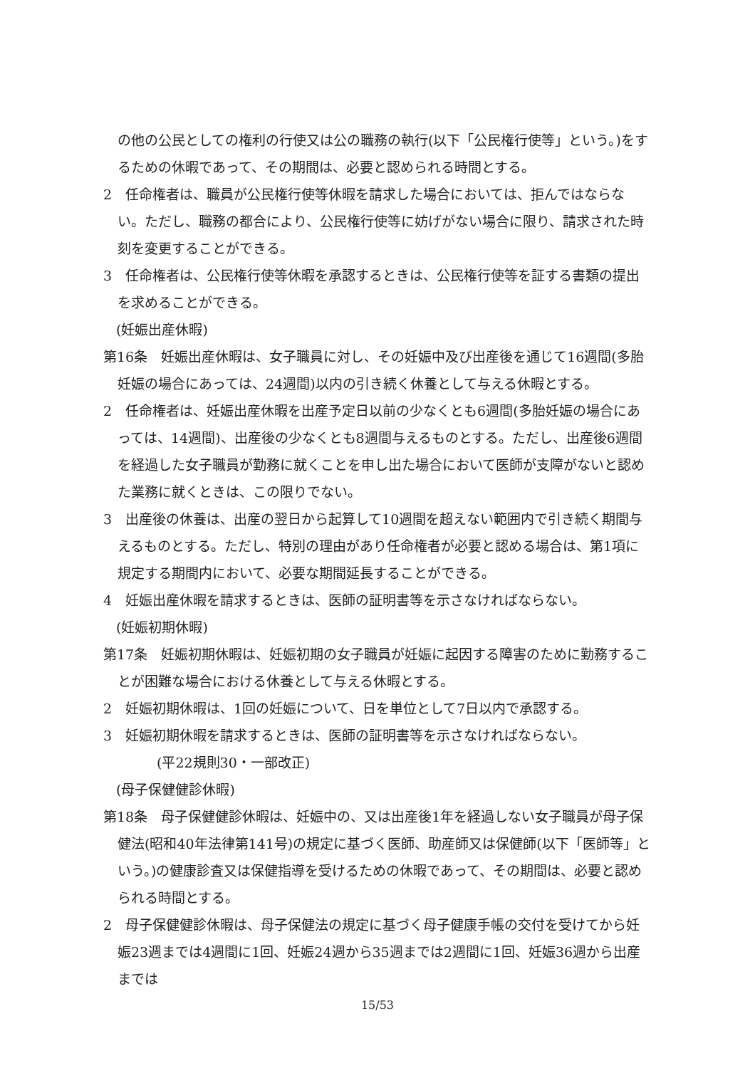の他の公民としての権利の行使又は公の職務の執行(以下「公民権行使等」という。)をするための休暇であって、その期間は、必要と認められる時間とする。
2　任命権者は、職員が公民権行使等休暇を請求した場合においては、拒んではならない。ただし、職務の都合により、公民権行使等に妨げがない場合に限り、請求された時刻を変更することができる。
3　任命権者は、公民権行使等休暇を承認するときは、公民権行使等を証する書類の提出を求めることができる。
(妊娠出産休暇)
第16条　妊娠出産休暇は、女子職員に対し、その妊娠中及び出産後を通じて16週間(多胎妊娠の場合にあっては、24週間)以内の引き続く休養として与える休暇とする。
2　任命権者は、妊娠出産休暇を出産予定日以前の少なくとも6週間(多胎妊娠の場合にあっては、14週間)、出産後の少なくとも8週間与えるものとする。ただし、出産後6週間を経過した女子職員が勤務に就くことを申し出た場合において医師が支障がないと認めた業務に就くときは、この限りでない。
3　出産後の休養は、出産の翌日から起算して10週間を超えない範囲内で引き続く期間与えるものとする。ただし、特別の理由があり任命権者が必要と認める場合は、第1項に規定する期間内において、必要な期間延長することができる。
4　妊娠出産休暇を請求するときは、医師の証明書等を示さなければならない。
(妊娠初期休暇)
第17条　妊娠初期休暇は、妊娠初期の女子職員が妊娠に起因する障害のために勤務することが困難な場合における休養として与える休暇とする。
2　妊娠初期休暇は、1回の妊娠について、日を単位として7日以内で承認する。
3　妊娠初期休暇を請求するときは、医師の証明書等を示さなければならない。
(平22規則30・一部改正)
(母子保健健診休暇)
第18条　母子保健健診休暇は、妊娠中の、又は出産後1年を経過しない女子職員が母子保健法(昭和40年法律第141号)の規定に基づく医師、助産師又は保健師(以下「医師等」という。)の健康診査又は保健指導を受けるための休暇であって、その期間は、必要と認められる時間とする。
2　母子保健健診休暇は、母子保健法の規定に基づく母子健康手帳の交付を受けてから妊娠23週までは4週間に1回、妊娠24週から35週までは2週間に1回、妊娠36週から出産までは
15/53